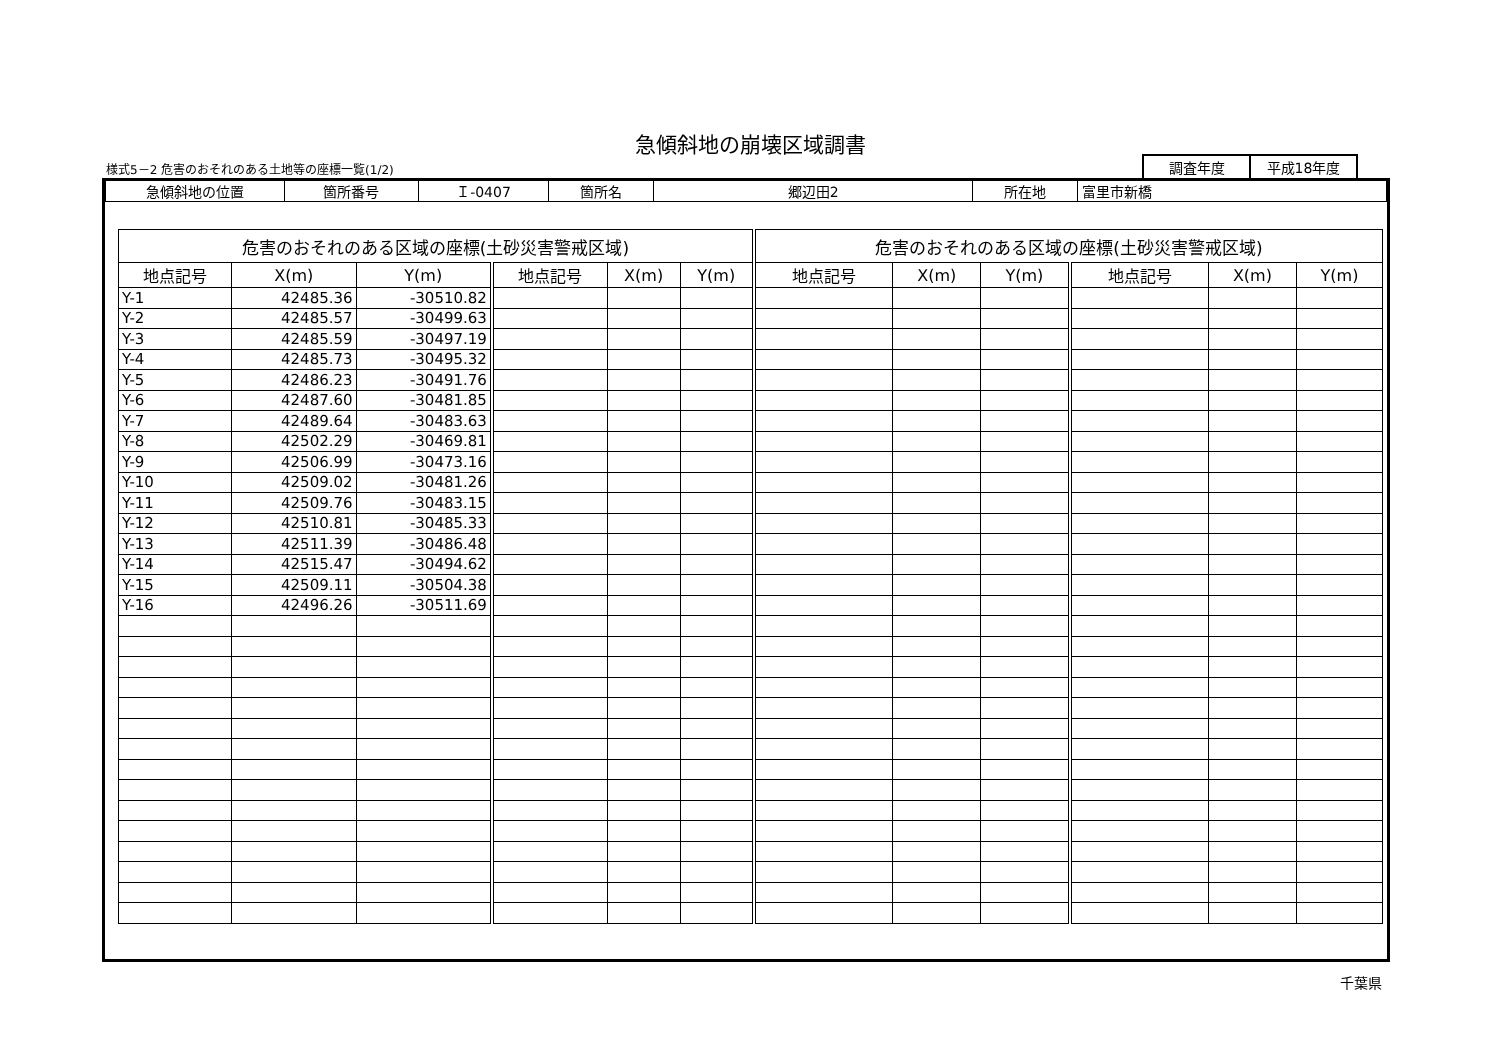急傾斜地の崩壊区域調書
様式5－2 危害のおそれのある土地等の座標一覧(1/2)
| 調査年度 | 平成18年度 |
| 急傾斜地の位置 | 箇所番号 | Ｉ-0407 | 箇所名 | 郷辺田2 | 所在地 | 富里市新橋 |
| 危害のおそれのある区域の座標(土砂災害警戒区域) | | | | | | 危害のおそれのある区域の座標(土砂災害警戒区域) | | | | | |
| --- | --- | --- | --- | --- | --- | --- | --- | --- | --- | --- | --- |
| 地点記号 | X(m) | Y(m) | 地点記号 | X(m) | Y(m) | 地点記号 | X(m) | Y(m) | 地点記号 | X(m) | Y(m) |
| Y-1 | 42485.36 | -30510.82 | | | | | | | | | |
| Y-2 | 42485.57 | -30499.63 | | | | | | | | | |
| Y-3 | 42485.59 | -30497.19 | | | | | | | | | |
| Y-4 | 42485.73 | -30495.32 | | | | | | | | | |
| Y-5 | 42486.23 | -30491.76 | | | | | | | | | |
| Y-6 | 42487.60 | -30481.85 | | | | | | | | | |
| Y-7 | 42489.64 | -30483.63 | | | | | | | | | |
| Y-8 | 42502.29 | -30469.81 | | | | | | | | | |
| Y-9 | 42506.99 | -30473.16 | | | | | | | | | |
| Y-10 | 42509.02 | -30481.26 | | | | | | | | | |
| Y-11 | 42509.76 | -30483.15 | | | | | | | | | |
| Y-12 | 42510.81 | -30485.33 | | | | | | | | | |
| Y-13 | 42511.39 | -30486.48 | | | | | | | | | |
| Y-14 | 42515.47 | -30494.62 | | | | | | | | | |
| Y-15 | 42509.11 | -30504.38 | | | | | | | | | |
| Y-16 | 42496.26 | -30511.69 | | | | | | | | | |
千葉県